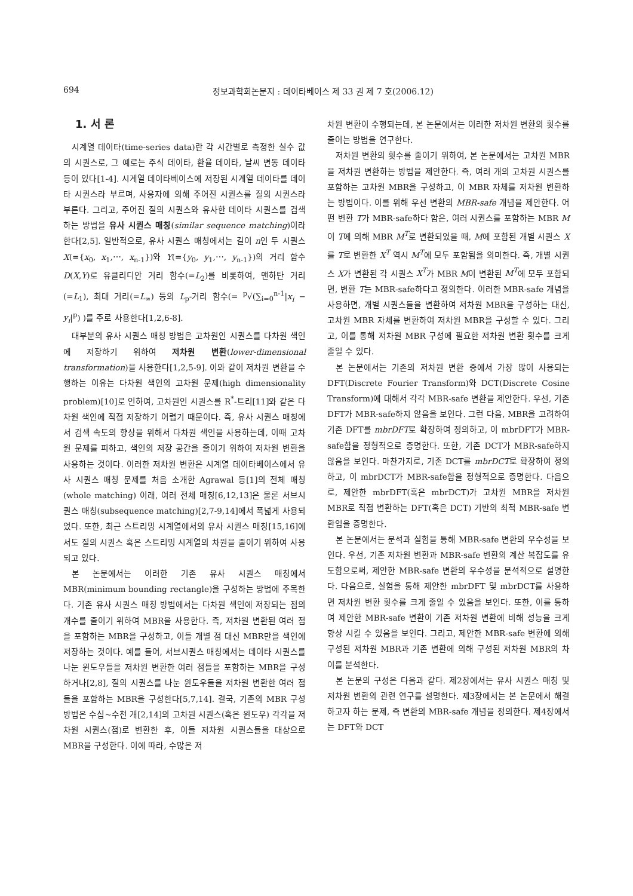694 정보과학회논문지 : 데이타베이스 제 33 권 제 7 호(2006.12)
1. 서 론
시계열 데이타(time-series data)란 각 시간별로 측정한 실수 값의 시퀀스로, 그 예로는 주식 데이타, 환율 데이타, 날씨 변동 데이타 등이 있다[1-4]. 시계열 데이타베이스에 저장된 시계열 데이타를 데이타 시퀀스라 부르며, 사용자에 의해 주어진 시퀀스를 질의 시퀀스라 부른다. 그리고, 주어진 질의 시퀀스와 유사한 데이타 시퀀스를 검색하는 방법을 유사 시퀀스 매칭(similar sequence matching)이라 한다[2,5]. 일반적으로, 유사 시퀀스 매칭에서는 길이 n인 두 시퀀스 X(={x<sub>0</sub>, x<sub>1</sub>,⋯, x<sub>n-1</sub>})와 Y(={y<sub>0</sub>, y<sub>1</sub>,⋯, y<sub>n-1</sub>})의 거리 함수 D(X,Y)로 유클리디안 거리 함수(=L<sub>2</sub>)를 비롯하여, 맨하탄 거리(=L<sub>1</sub>), 최대 거리(=L<sub>∞</sub>) 등의 L<sub>p</sub>-거리 함수(= <sup>p</sup>√(∑<sub>i=0</sub><sup>n-1</sup>|x<sub>i</sub> − y<sub>i</sub>|<sup>p</sup>) )를 주로 사용한다[1,2,6-8].
대부분의 유사 시퀀스 매칭 방법은 고차원인 시퀀스를 다차원 색인에 저장하기 위하여 저차원 변환(lower-dimensional transformation)을 사용한다[1,2,5-9]. 이와 같이 저차원 변환을 수행하는 이유는 다차원 색인의 고차원 문제(high dimensionality problem)[10]로 인하여, 고차원인 시퀀스를 R<sup>*</sup>-트리[11]와 같은 다차원 색인에 직접 저장하기 어렵기 때문이다. 즉, 유사 시퀀스 매칭에서 검색 속도의 향상을 위해서 다차원 색인을 사용하는데, 이때 고차원 문제를 피하고, 색인의 저장 공간을 줄이기 위하여 저차원 변환을 사용하는 것이다. 이러한 저차원 변환은 시계열 데이타베이스에서 유사 시퀀스 매칭 문제를 처음 소개한 Agrawal 등[1]의 전체 매칭(whole matching) 이래, 여러 전체 매칭[6,12,13]은 물론 서브시퀀스 매칭(subsequence matching)[2,7-9,14]에서 폭넓게 사용되었다. 또한, 최근 스트리밍 시계열에서의 유사 시퀀스 매칭[15,16]에서도 질의 시퀀스 혹은 스트리밍 시계열의 차원을 줄이기 위하여 사용되고 있다.
본 논문에서는 이러한 기존 유사 시퀀스 매칭에서 MBR(minimum bounding rectangle)을 구성하는 방법에 주목한다. 기존 유사 시퀀스 매칭 방법에서는 다차원 색인에 저장되는 점의 개수를 줄이기 위하여 MBR을 사용한다. 즉, 저차원 변환된 여러 점을 포함하는 MBR을 구성하고, 이들 개별 점 대신 MBR만을 색인에 저장하는 것이다. 예를 들어, 서브시퀀스 매칭에서는 데이타 시퀀스를 나눈 윈도우들을 저차원 변환한 여러 점들을 포함하는 MBR을 구성하거나[2,8], 질의 시퀀스를 나눈 윈도우들을 저차원 변환한 여러 점들을 포함하는 MBR을 구성한다[5,7,14]. 결국, 기존의 MBR 구성 방법은 수십~수천 개[2,14]의 고차원 시퀀스(혹은 윈도우) 각각을 저차원 시퀀스(점)로 변환한 후, 이들 저차원 시퀀스들을 대상으로 MBR을 구성한다. 이에 따라, 수많은 저
차원 변환이 수행되는데, 본 논문에서는 이러한 저차원 변환의 횟수를 줄이는 방법을 연구한다.
저차원 변환의 횟수를 줄이기 위하여, 본 논문에서는 고차원 MBR을 저차원 변환하는 방법을 제안한다. 즉, 여러 개의 고차원 시퀀스를 포함하는 고차원 MBR을 구성하고, 이 MBR 자체를 저차원 변환하는 방법이다. 이를 위해 우선 변환의 MBR-safe 개념을 제안한다. 어떤 변환 T가 MBR-safe하다 함은, 여러 시퀀스를 포함하는 MBR M이 T에 의해 MBR M<sup>T</sup>로 변환되었을 때, M에 포함된 개별 시퀀스 X를 T로 변환한 X<sup>T</sup> 역시 M<sup>T</sup>에 모두 포함됨을 의미한다. 즉, 개별 시퀀스 X가 변환된 각 시퀀스 X<sup>T</sup>가 MBR M이 변환된 M<sup>T</sup>에 모두 포함되면, 변환 T는 MBR-safe하다고 정의한다. 이러한 MBR-safe 개념을 사용하면, 개별 시퀀스들을 변환하여 저차원 MBR을 구성하는 대신, 고차원 MBR 자체를 변환하여 저차원 MBR을 구성할 수 있다. 그리고, 이를 통해 저차원 MBR 구성에 필요한 저차원 변환 횟수를 크게 줄일 수 있다.
본 논문에서는 기존의 저차원 변환 중에서 가장 많이 사용되는 DFT(Discrete Fourier Transform)와 DCT(Discrete Cosine Transform)에 대해서 각각 MBR-safe 변환을 제안한다. 우선, 기존 DFT가 MBR-safe하지 않음을 보인다. 그런 다음, MBR을 고려하여 기존 DFT를 mbrDFT로 확장하여 정의하고, 이 mbrDFT가 MBR-safe함을 정형적으로 증명한다. 또한, 기존 DCT가 MBR-safe하지 않음을 보인다. 마찬가지로, 기존 DCT를 mbrDCT로 확장하여 정의하고, 이 mbrDCT가 MBR-safe함을 정형적으로 증명한다. 다음으로, 제안한 mbrDFT(혹은 mbrDCT)가 고차원 MBR을 저차원 MBR로 직접 변환하는 DFT(혹은 DCT) 기반의 최적 MBR-safe 변환임을 증명한다.
본 논문에서는 분석과 실험을 통해 MBR-safe 변환의 우수성을 보인다. 우선, 기존 저차원 변환과 MBR-safe 변환의 계산 복잡도를 유도함으로써, 제안한 MBR-safe 변환의 우수성을 분석적으로 설명한다. 다음으로, 실험을 통해 제안한 mbrDFT 및 mbrDCT를 사용하면 저차원 변환 횟수를 크게 줄일 수 있음을 보인다. 또한, 이를 통하여 제안한 MBR-safe 변환이 기존 저차원 변환에 비해 성능을 크게 향상 시킬 수 있음을 보인다. 그리고, 제안한 MBR-safe 변환에 의해 구성된 저차원 MBR과 기존 변환에 의해 구성된 저차원 MBR의 차이를 분석한다.
본 논문의 구성은 다음과 같다. 제2장에서는 유사 시퀀스 매칭 및 저차원 변환의 관련 연구를 설명한다. 제3장에서는 본 논문에서 해결하고자 하는 문제, 즉 변환의 MBR-safe 개념을 정의한다. 제4장에서는 DFT와 DCT